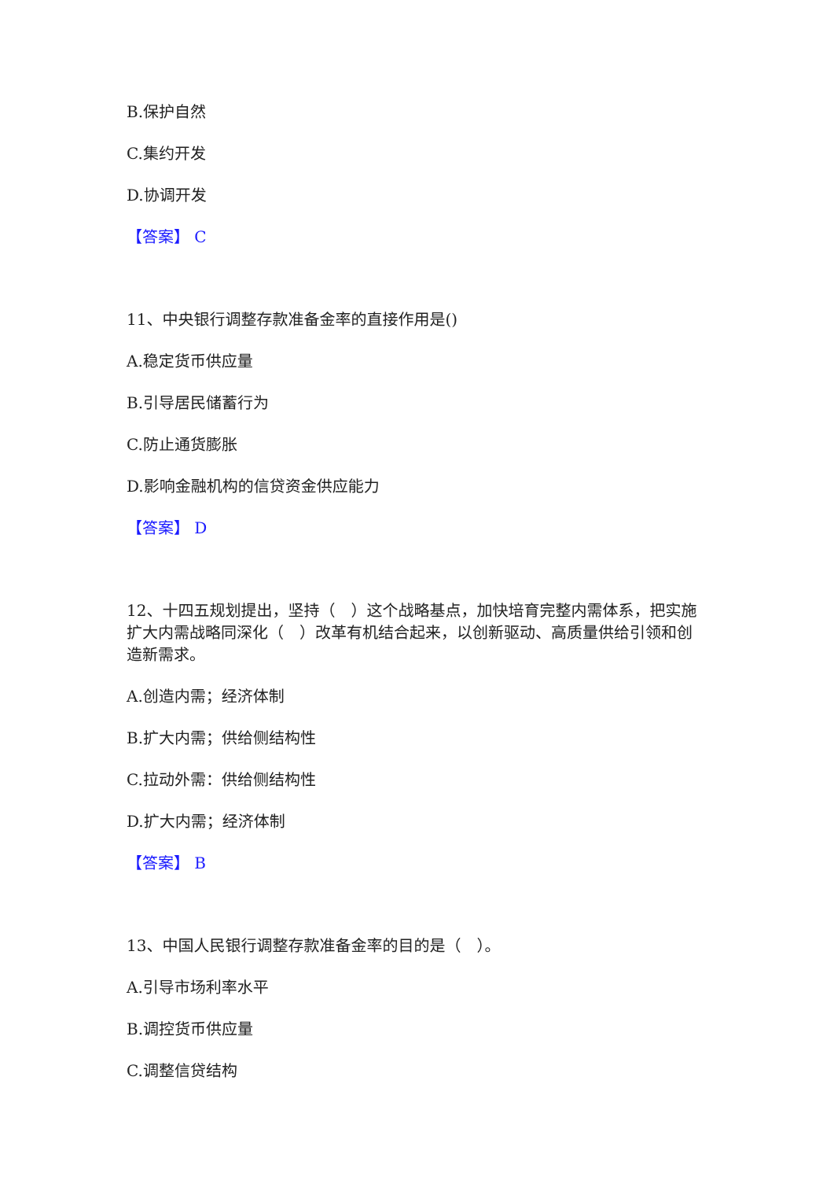B.保护自然
C.集约开发
D.协调开发
【答案】 C
11、中央银行调整存款准备金率的直接作用是()
A.稳定货币供应量
B.引导居民储蓄行为
C.防止通货膨胀
D.影响金融机构的信贷资金供应能力
【答案】 D
12、十四五规划提出，坚持（　）这个战略基点，加快培育完整内需体系，把实施扩大内需战略同深化（　）改革有机结合起来，以创新驱动、高质量供给引领和创造新需求。
A.创造内需；经济体制
B.扩大内需；供给侧结构性
C.拉动外需：供给侧结构性
D.扩大内需；经济体制
【答案】 B
13、中国人民银行调整存款准备金率的目的是（　）。
A.引导市场利率水平
B.调控货币供应量
C.调整信贷结构